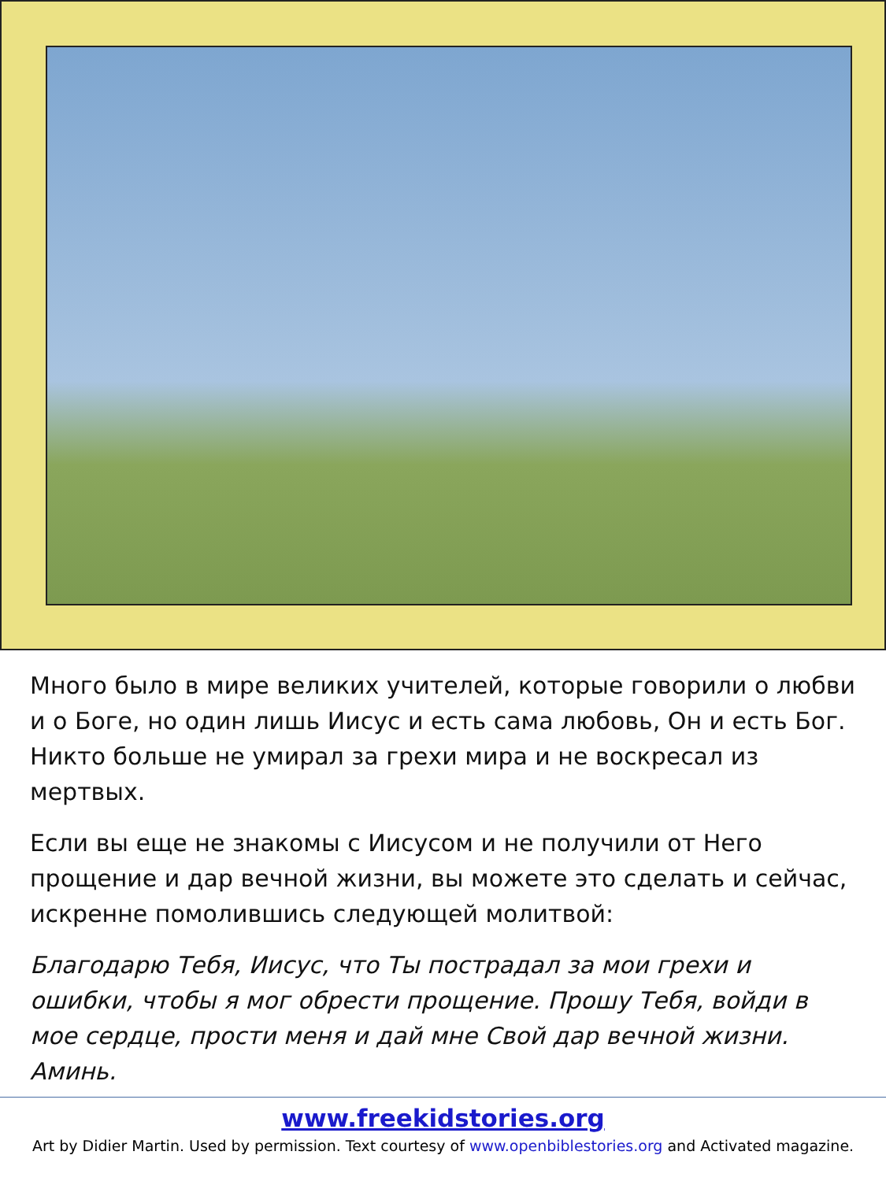Много было в мире великих учителей, которые говорили о любви и о Боге, но один лишь Иисус и есть сама любовь, Он и есть Бог. Никто больше не умирал за грехи мира и не воскресал из мертвых.
Если вы еще не знакомы с Иисусом и не получили от Него прощение и дар вечной жизни, вы можете это сделать и сейчас, искренне помолившись следующей молитвой:
Благодарю Тебя, Иисус, что Ты пострадал за мои грехи и ошибки, чтобы я мог обрести прощение. Прошу Тебя, войди в мое сердце, прости меня и дай мне Свой дар вечной жизни. Аминь.
www.freekidstories.org
Art by Didier Martin. Used by permission. Text courtesy of www.openbiblestories.org and Activated magazine.